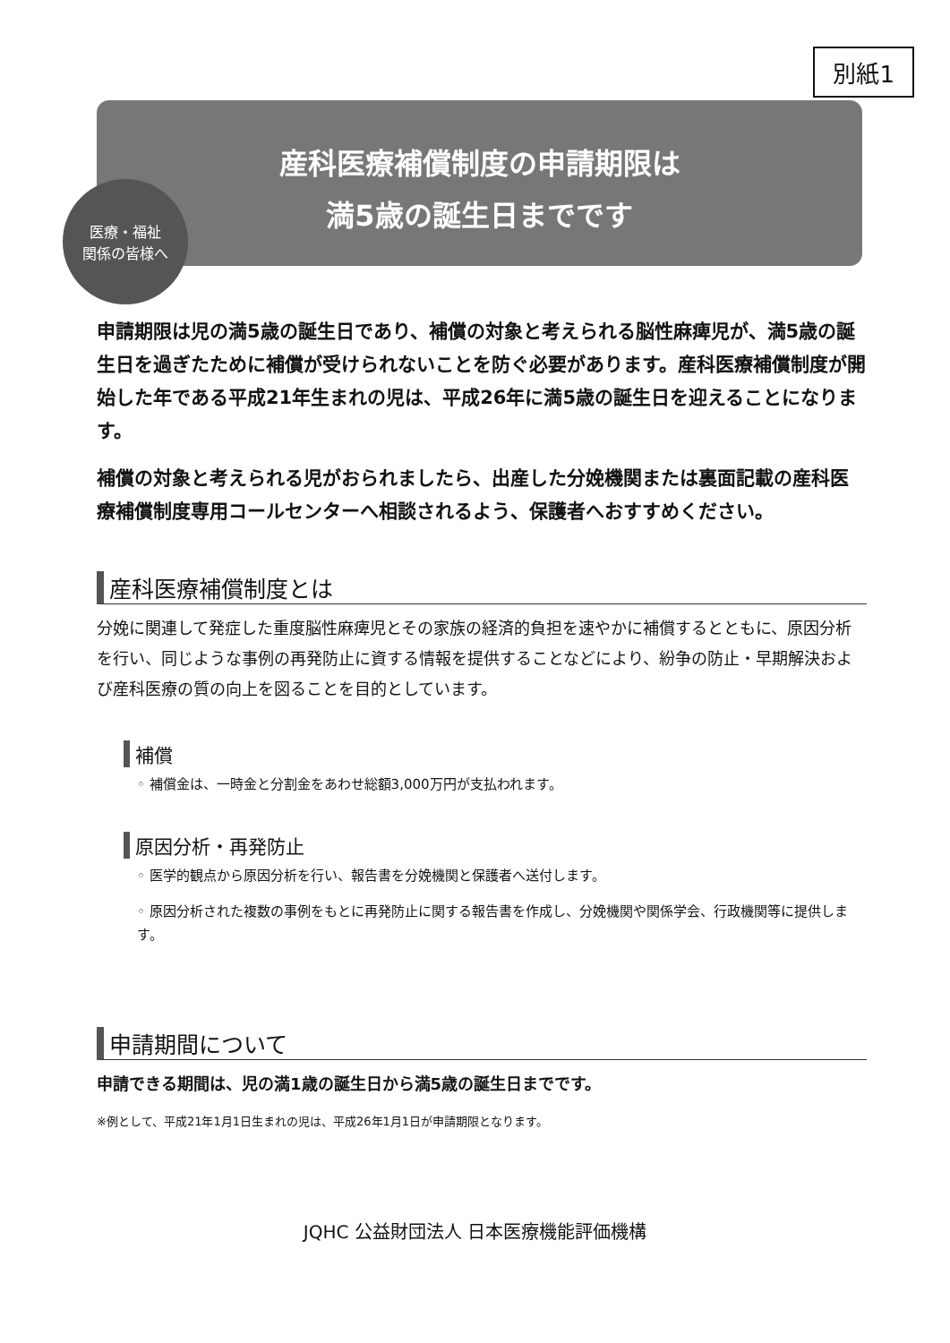別紙1
産科医療補償制度の申請期限は
満5歳の誕生日までです
医療・福祉
関係の皆様へ
申請期限は児の満5歳の誕生日であり、補償の対象と考えられる脳性麻痺児が、満5歳の誕生日を過ぎたために補償が受けられないことを防ぐ必要があります。産科医療補償制度が開始した年である平成21年生まれの児は、平成26年に満5歳の誕生日を迎えることになります。
補償の対象と考えられる児がおられましたら、出産した分娩機関または裏面記載の産科医療補償制度専用コールセンターへ相談されるよう、保護者へおすすめください。
産科医療補償制度とは
分娩に関連して発症した重度脳性麻痺児とその家族の経済的負担を速やかに補償するとともに、原因分析を行い、同じような事例の再発防止に資する情報を提供することなどにより、紛争の防止・早期解決および産科医療の質の向上を図ることを目的としています。
補償
◦ 補償金は、一時金と分割金をあわせ総額3,000万円が支払われます。
原因分析・再発防止
◦ 医学的観点から原因分析を行い、報告書を分娩機関と保護者へ送付します。
◦ 原因分析された複数の事例をもとに再発防止に関する報告書を作成し、分娩機関や関係学会、行政機関等に提供します。
申請期間について
申請できる期間は、児の満1歳の誕生日から満5歳の誕生日までです。
※例として、平成21年1月1日生まれの児は、平成26年1月1日が申請期限となります。
JQHC 公益財団法人 日本医療機能評価機構